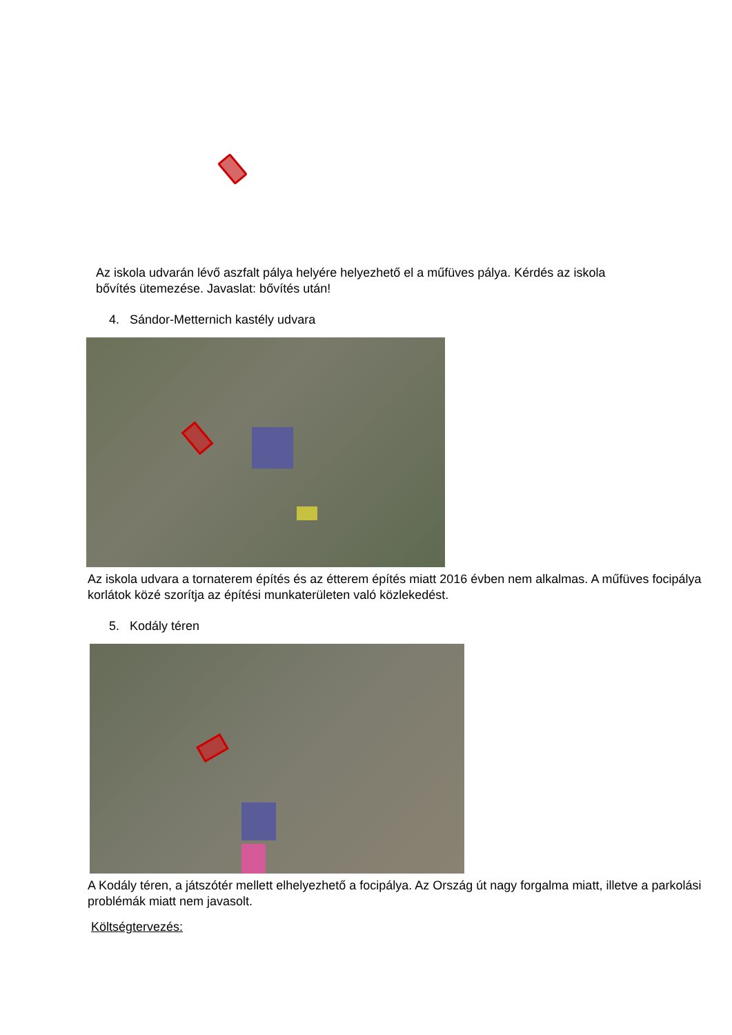Az iskola udvarán lévő aszfalt pálya helyére helyezhető el a műfüves pálya. Kérdés az iskola bővítés ütemezése. Javaslat: bővítés után!
4. Sándor-Metternich kastély udvara
Az iskola udvara a tornaterem építés és az étterem építés miatt 2016 évben nem alkalmas. A műfüves focipálya korlátok közé szorítja az építési munkaterületen való közlekedést.
5. Kodály téren
A Kodály téren, a játszótér mellett elhelyezhető a focipálya. Az Ország út nagy forgalma miatt, illetve a parkolási problémák miatt nem javasolt.
Költségtervezés: